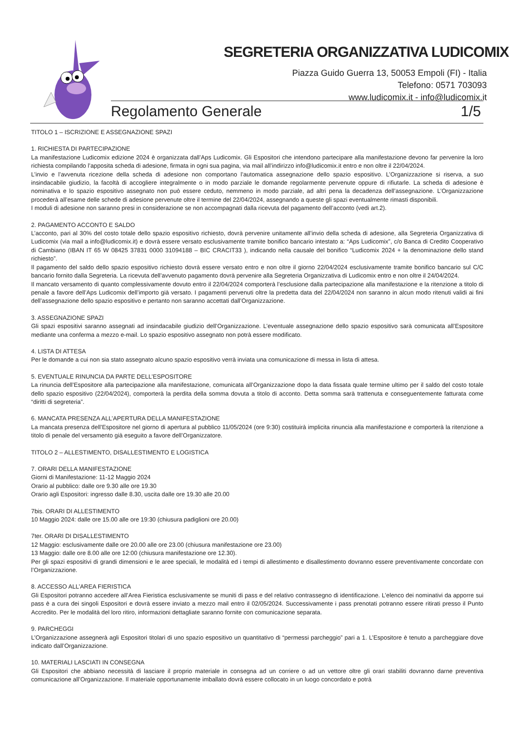SEGRETERIA ORGANIZZATIVA LUDICOMIX
Piazza Guido Guerra 13, 50053 Empoli (FI) - Italia
Telefono: 0571 703093
www.ludicomix.it - info@ludicomix.it
Regolamento Generale 1/5
TITOLO 1 – ISCRIZIONE E ASSEGNAZIONE SPAZI
1. RICHIESTA DI PARTECIPAZIONE
La manifestazione Ludicomix edizione 2024 è organizzata dall’Aps Ludicomix. Gli Espositori che intendono partecipare alla manifestazione devono far pervenire la loro richiesta compilando l’apposita scheda di adesione, firmata in ogni sua pagina, via mail all’indirizzo info@ludicomix.it entro e non oltre il 22/04/2024.
L’invio e l’avvenuta ricezione della scheda di adesione non comportano l’automatica assegnazione dello spazio espositivo. L’Organizzazione si riserva, a suo insindacabile giudizio, la facoltà di accogliere integralmente o in modo parziale le domande regolarmente pervenute oppure di rifiutarle. La scheda di adesione è nominativa e lo spazio espositivo assegnato non può essere ceduto, nemmeno in modo parziale, ad altri pena la decadenza dell’assegnazione. L’Organizzazione procederà all’esame delle schede di adesione pervenute oltre il termine del 22/04/2024, assegnando a queste gli spazi eventualmente rimasti disponibili.
I moduli di adesione non saranno presi in considerazione se non accompagnati dalla ricevuta del pagamento dell’acconto (vedi art.2).
2. PAGAMENTO ACCONTO E SALDO
L’acconto, pari al 30% del costo totale dello spazio espositivo richiesto, dovrà pervenire unitamente all’invio della scheda di adesione, alla Segreteria Organizzativa di Ludicomix (via mail a info@ludicomix.it) e dovrà essere versato esclusivamente tramite bonifico bancario intestato a: “Aps Ludicomix”, c/o Banca di Credito Cooperativo di Cambiano (IBAN IT 65 W 08425 37831 0000 31094188 – BIC CRACIT33 ), indicando nella causale del bonifico “Ludicomix 2024 + la denominazione dello stand richiesto”.
Il pagamento del saldo dello spazio espositivo richiesto dovrà essere versato entro e non oltre il giorno 22/04/2024 esclusivamente tramite bonifico bancario sul C/C bancario fornito dalla Segreteria. La ricevuta dell’avvenuto pagamento dovrà pervenire alla Segreteria Organizzativa di Ludicomix entro e non oltre il 24/04/2024.
Il mancato versamento di quanto complessivamente dovuto entro il 22/04/2024 comporterà l’esclusione dalla partecipazione alla manifestazione e la ritenzione a titolo di penale a favore dell’Aps Ludicomix dell’importo già versato. I pagamenti pervenuti oltre la predetta data del 22/04/2024 non saranno in alcun modo ritenuti validi ai fini dell’assegnazione dello spazio espositivo e pertanto non saranno accettati dall’Organizzazione.
3. ASSEGNAZIONE SPAZI
Gli spazi espositivi saranno assegnati ad insindacabile giudizio dell’Organizzazione. L’eventuale assegnazione dello spazio espositivo sarà comunicata all’Espositore mediante una conferma a mezzo e-mail. Lo spazio espositivo assegnato non potrà essere modificato.
4. LISTA DI ATTESA
Per le domande a cui non sia stato assegnato alcuno spazio espositivo verrà inviata una comunicazione di messa in lista di attesa.
5. EVENTUALE RINUNCIA DA PARTE DELL’ESPOSITORE
La rinuncia dell’Espositore alla partecipazione alla manifestazione, comunicata all’Organizzazione dopo la data fissata quale termine ultimo per il saldo del costo totale dello spazio espositivo (22/04/2024), comporterà la perdita della somma dovuta a titolo di acconto. Detta somma sarà trattenuta e conseguentemente fatturata come “diritti di segreteria”.
6. MANCATA PRESENZA ALL’APERTURA DELLA MANIFESTAZIONE
La mancata presenza dell’Espositore nel giorno di apertura al pubblico 11/05/2024 (ore 9:30) costituirà implicita rinuncia alla manifestazione e comporterà la ritenzione a titolo di penale del versamento già eseguito a favore dell’Organizzatore.
TITOLO 2 – ALLESTIMENTO, DISALLESTIMENTO E LOGISTICA
7. ORARI DELLA MANIFESTAZIONE
Giorni di Manifestazione: 11-12 Maggio 2024
Orario al pubblico: dalle ore 9.30 alle ore 19.30
Orario agli Espositori: ingresso dalle 8.30, uscita dalle ore 19.30 alle 20.00
7bis. ORARI DI ALLESTIMENTO
10 Maggio 2024: dalle ore 15.00 alle ore 19:30 (chiusura padiglioni ore 20.00)
7ter. ORARI DI DISALLESTIMENTO
12 Maggio: esclusivamente dalle ore 20.00 alle ore 23.00 (chiusura manifestazione ore 23.00)
13 Maggio: dalle ore 8.00 alle ore 12:00 (chiusura manifestazione ore 12.30).
Per gli spazi espositivi di grandi dimensioni e le aree speciali, le modalità ed i tempi di allestimento e disallestimento dovranno essere preventivamente concordate con l’Organizzazione.
8. ACCESSO ALL’AREA FIERISTICA
Gli Espositori potranno accedere all’Area Fieristica esclusivamente se muniti di pass e del relativo contrassegno di identificazione. L’elenco dei nominativi da apporre sui pass è a cura dei singoli Espositori e dovrà essere inviato a mezzo mail entro il 02/05/2024. Successivamente i pass prenotati potranno essere ritirati presso il Punto Accredito. Per le modalità del loro ritiro, informazioni dettagliate saranno fornite con comunicazione separata.
9. PARCHEGGI
L’Organizzazione assegnerà agli Espositori titolari di uno spazio espositivo un quantitativo di “permessi parcheggio” pari a 1. L’Espositore è tenuto a parcheggiare dove indicato dall’Organizzazione.
10. MATERIALI LASCIATI IN CONSEGNA
Gli Espositori che abbiano necessità di lasciare il proprio materiale in consegna ad un corriere o ad un vettore oltre gli orari stabiliti dovranno darne preventiva comunicazione all’Organizzazione. Il materiale opportunamente imballato dovrà essere collocato in un luogo concordato e potrà